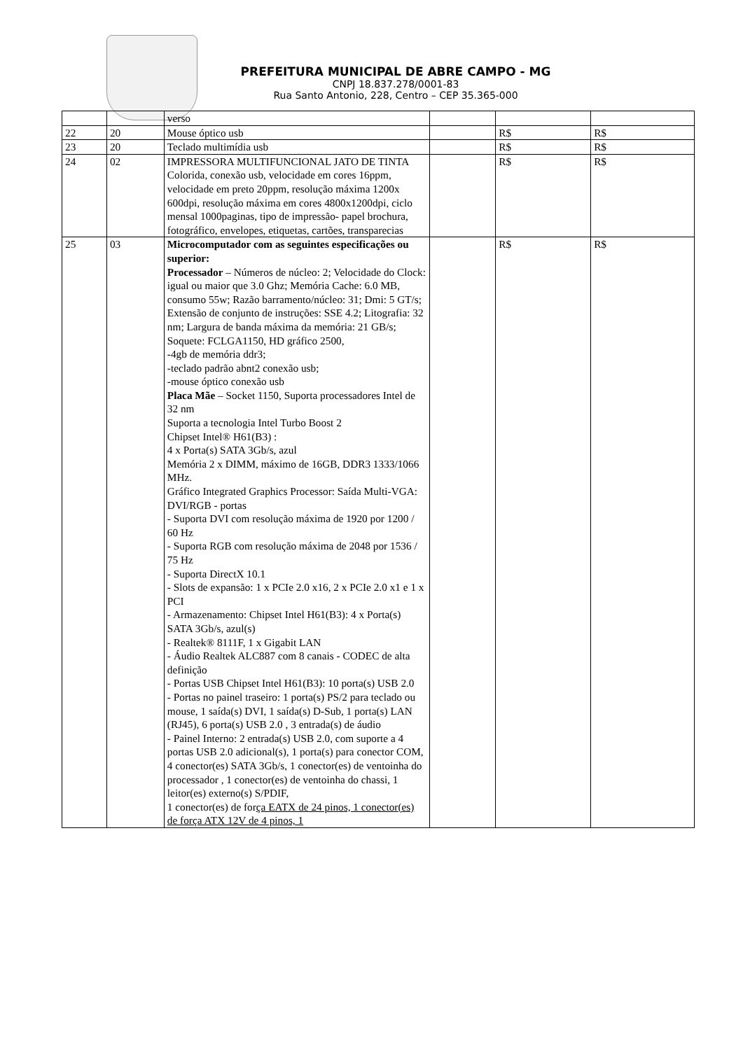PREFEITURA MUNICIPAL DE ABRE CAMPO - MG
CNPJ 18.837.278/0001-83
Rua Santo Antonio, 228, Centro – CEP 35.365-000
| | | verso | | | |
| 22 | 20 | Mouse óptico usb | | R$ | R$ |
| 23 | 20 | Teclado multimídia usb | | R$ | R$ |
| 24 | 02 | IMPRESSORA MULTIFUNCIONAL JATO DE TINTA Colorida, conexão usb, velocidade em cores 16ppm, velocidade em preto 20ppm, resolução máxima 1200x 600dpi, resolução máxima em cores 4800x1200dpi, ciclo mensal 1000paginas, tipo de impressão- papel brochura, fotográfico, envelopes, etiquetas, cartões, transparecias | | R$ | R$ |
| 25 | 03 | Microcomputador com as seguintes especificações ou superior: Processador – Números de núcleo: 2; Velocidade do Clock: igual ou maior que 3.0 Ghz; Memória Cache: 6.0 MB, consumo 55w; Razão barramento/núcleo: 31; Dmi: 5 GT/s; Extensão de conjunto de instruções: SSE 4.2; Litografia: 32 nm; Largura de banda máxima da memória: 21 GB/s; Soquete: FCLGA1150, HD gráfico 2500, -4gb de memória ddr3; -teclado padrão abnt2 conexão usb; -mouse óptico conexão usb Placa Mãe – Socket 1150, Suporta processadores Intel de 32 nm Suporta a tecnologia Intel Turbo Boost 2 Chipset Intel® H61(B3) : 4 x Porta(s) SATA 3Gb/s, azul Memória 2 x DIMM, máximo de 16GB, DDR3 1333/1066 MHz. Gráfico Integrated Graphics Processor: Saída Multi-VGA: DVI/RGB - portas - Suporta DVI com resolução máxima de 1920 por 1200 / 60 Hz - Suporta RGB com resolução máxima de 2048 por 1536 / 75 Hz - Suporta DirectX 10.1 - Slots de expansão: 1 x PCIe 2.0 x16, 2 x PCIe 2.0 x1 e 1 x PCI - Armazenamento: Chipset Intel H61(B3): 4 x Porta(s) SATA 3Gb/s, azul(s) - Realtek® 8111F, 1 x Gigabit LAN - Áudio Realtek ALC887 com 8 canais - CODEC de alta definição - Portas USB Chipset Intel H61(B3): 10 porta(s) USB 2.0 - Portas no painel traseiro: 1 porta(s) PS/2 para teclado ou mouse, 1 saída(s) DVI, 1 saída(s) D-Sub, 1 porta(s) LAN (RJ45), 6 porta(s) USB 2.0 , 3 entrada(s) de áudio - Painel Interno: 2 entrada(s) USB 2.0, com suporte a 4 portas USB 2.0 adicional(s), 1 porta(s) para conector COM, 4 conector(es) SATA 3Gb/s, 1 conector(es) de ventoinha do processador , 1 conector(es) de ventoinha do chassi, 1 leitor(es) externo(s) S/PDIF, 1 conector(es) de for ça EATX de 24 pinos, 1 conector(es) de força ATX 12V de 4 pinos, 1 | | R$ | R$ |